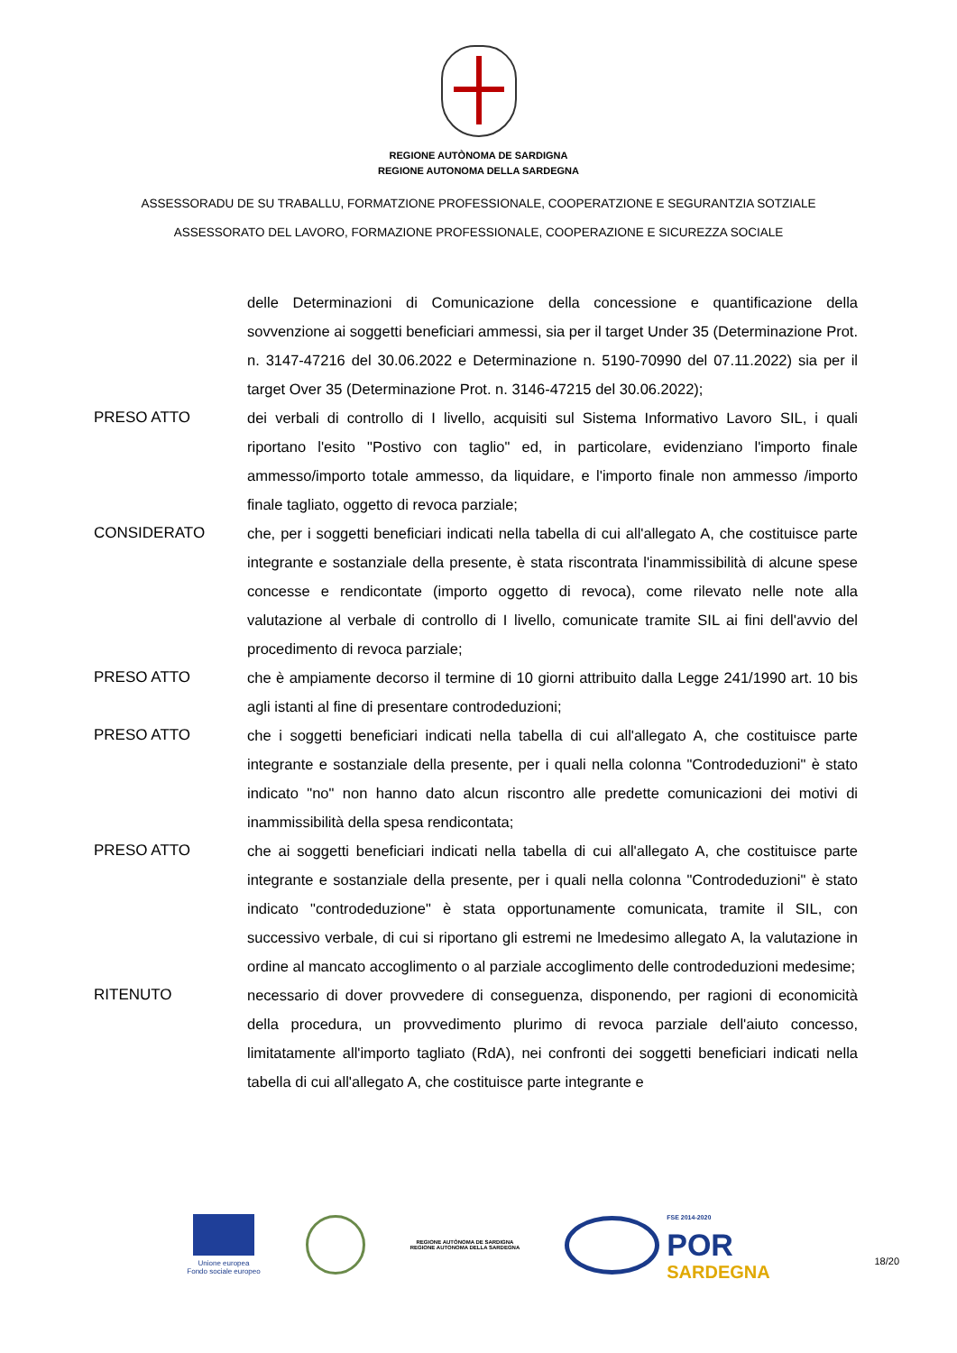REGIONE AUTÒNOMA DE SARDIGNA
REGIONE AUTONOMA DELLA SARDEGNA
ASSESSORADU DE SU TRABALLU, FORMATZIONE PROFESSIONALE, COOPERATZIONE E SEGURANTZIA SOTZIALE
ASSESSORATO DEL LAVORO, FORMAZIONE PROFESSIONALE, COOPERAZIONE E SICUREZZA SOCIALE
delle Determinazioni di Comunicazione della concessione e quantificazione della sovvenzione ai soggetti beneficiari ammessi, sia per il target Under 35 (Determinazione Prot. n. 3147-47216 del 30.06.2022 e Determinazione n. 5190-70990 del 07.11.2022) sia per il target Over 35 (Determinazione Prot. n. 3146-47215 del 30.06.2022);
PRESO ATTO dei verbali di controllo di I livello, acquisiti sul Sistema Informativo Lavoro SIL, i quali riportano l'esito "Postivo con taglio" ed, in particolare, evidenziano l'importo finale ammesso/importo totale ammesso, da liquidare, e l'importo finale non ammesso /importo finale tagliato, oggetto di revoca parziale;
CONSIDERATO che, per i soggetti beneficiari indicati nella tabella di cui all'allegato A, che costituisce parte integrante e sostanziale della presente, è stata riscontrata l'inammissibilità di alcune spese concesse e rendicontate (importo oggetto di revoca), come rilevato nelle note alla valutazione al verbale di controllo di I livello, comunicate tramite SIL ai fini dell'avvio del procedimento di revoca parziale;
PRESO ATTO che è ampiamente decorso il termine di 10 giorni attribuito dalla Legge 241/1990 art. 10 bis agli istanti al fine di presentare controdeduzioni;
PRESO ATTO che i soggetti beneficiari indicati nella tabella di cui all'allegato A, che costituisce parte integrante e sostanziale della presente, per i quali nella colonna "Controdeduzioni" è stato indicato "no" non hanno dato alcun riscontro alle predette comunicazioni dei motivi di inammissibilità della spesa rendicontata;
PRESO ATTO che ai soggetti beneficiari indicati nella tabella di cui all'allegato A, che costituisce parte integrante e sostanziale della presente, per i quali nella colonna "Controdeduzioni" è stato indicato "controdeduzione" è stata opportunamente comunicata, tramite il SIL, con successivo verbale, di cui si riportano gli estremi ne lmedesimo allegato A, la valutazione in ordine al mancato accoglimento o al parziale accoglimento delle controdeduzioni medesime;
RITENUTO necessario di dover provvedere di conseguenza, disponendo, per ragioni di economicità della procedura, un provvedimento plurimo di revoca parziale dell'aiuto concesso, limitatamente all'importo tagliato (RdA), nei confronti dei soggetti beneficiari indicati nella tabella di cui all'allegato A, che costituisce parte integrante e
Unione europea
Fondo sociale europeo
REGIONE AUTÒNOMA DE SARDIGNA
REGIONE AUTONOMA DELLA SARDEGNA
FSE 2014-2020
POR
SARDEGNA
18/20